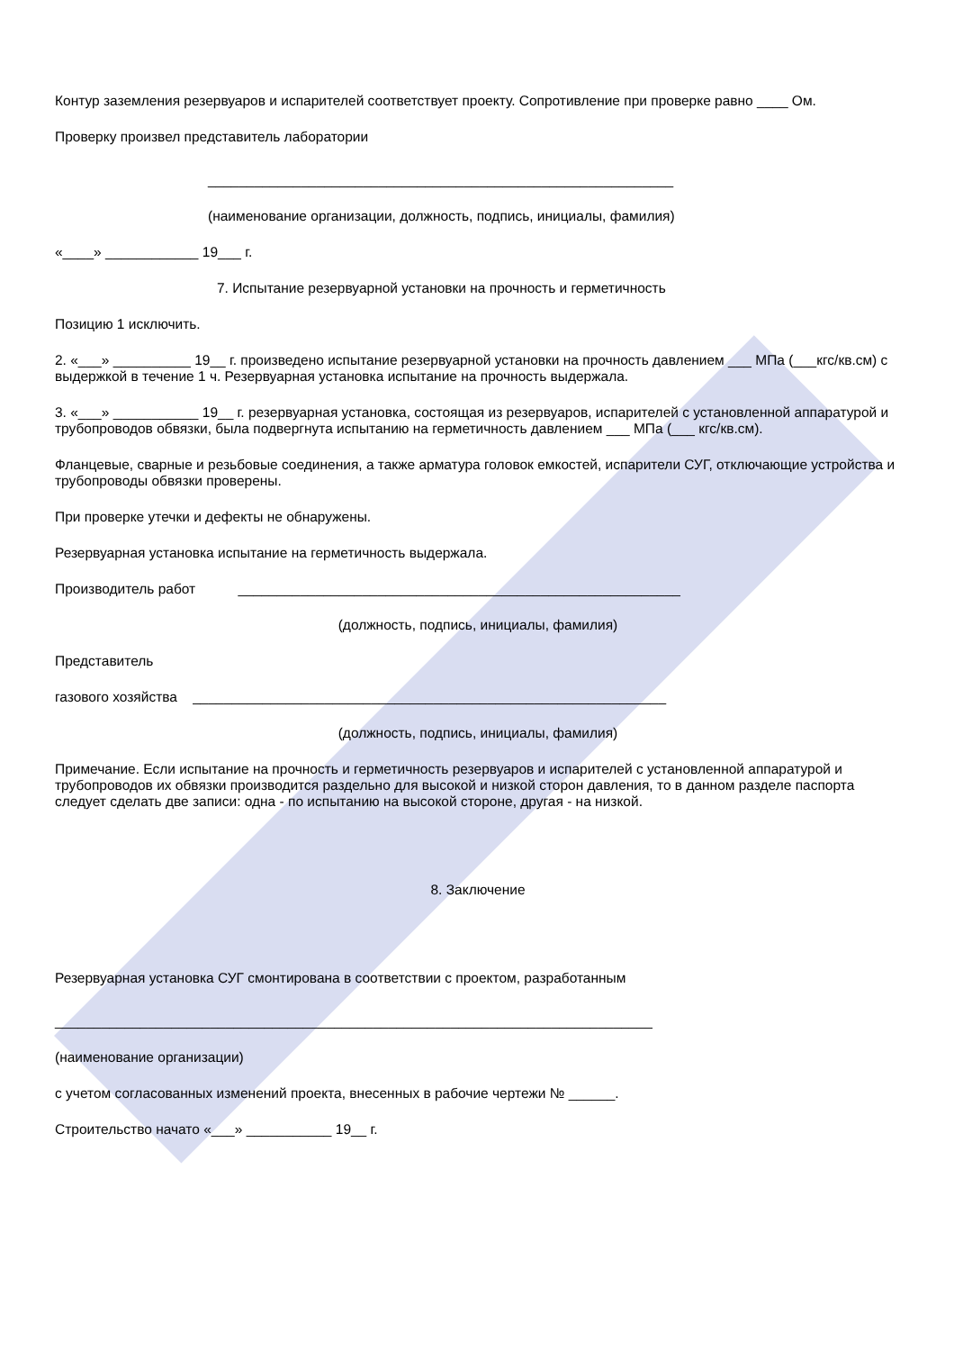Контур заземления резервуаров и испарителей соответствует проекту. Сопротивление при проверке равно ____ Ом.
Проверку произвел представитель лаборатории
____________________________________________________________
(наименование организации, должность, подпись, инициалы, фамилия)
«____» ____________ 19___ г.
7. Испытание резервуарной установки на прочность и герметичность
Позицию 1 исключить.
2. «___» __________ 19__ г. произведено испытание резервуарной установки на прочность давлением ___ МПа (___кгс/кв.см) с выдержкой в течение 1 ч. Резервуарная установка испытание на прочность выдержала.
3. «___» ___________ 19__ г. резервуарная установка, состоящая из резервуаров, испарителей с установленной аппаратурой и трубопроводов обвязки, была подвергнута испытанию на герметичность давлением ___ МПа (___ кгс/кв.см).
Фланцевые, сварные и резьбовые соединения, а также арматура головок емкостей, испарители СУГ, отключающие устройства и трубопроводы обвязки проверены.
При проверке утечки и дефекты не обнаружены.
Резервуарная установка испытание на герметичность выдержала.
Производитель работ _________________________________________________________
(должность, подпись, инициалы, фамилия)
Представитель
газового хозяйства _____________________________________________________________
(должность, подпись, инициалы, фамилия)
Примечание. Если испытание на прочность и герметичность резервуаров и испарителей с установленной аппаратурой и трубопроводов их обвязки производится раздельно для высокой и низкой сторон давления, то в данном разделе паспорта следует сделать две записи: одна - по испытанию на высокой стороне, другая - на низкой.
8. Заключение
Резервуарная установка СУГ смонтирована в соответствии с проектом, разработанным
_____________________________________________________________________________
(наименование организации)
с учетом согласованных изменений проекта, внесенных в рабочие чертежи № ______.
Строительство начато «___» ___________ 19__ г.